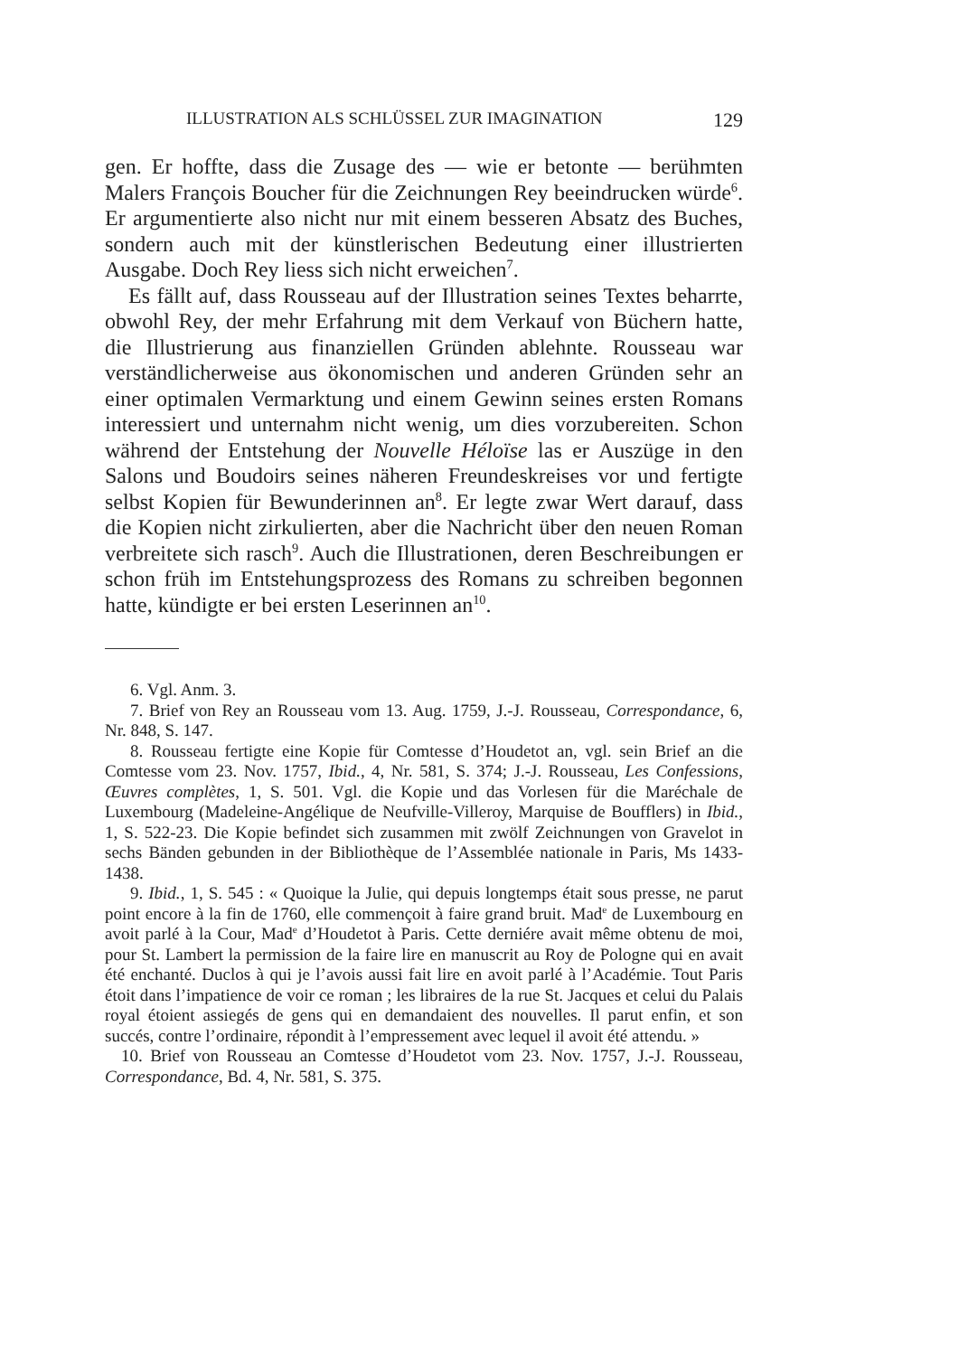ILLUSTRATION ALS SCHLÜSSEL ZUR IMAGINATION 129
gen. Er hoffte, dass die Zusage des — wie er betonte — berühmten Malers François Boucher für die Zeichnungen Rey beeindrucken würde<sup>6</sup>. Er argumentierte also nicht nur mit einem besseren Absatz des Buches, sondern auch mit der künstlerischen Bedeutung einer illustrierten Ausgabe. Doch Rey liess sich nicht erweichen<sup>7</sup>.
Es fällt auf, dass Rousseau auf der Illustration seines Textes beharrte, obwohl Rey, der mehr Erfahrung mit dem Verkauf von Büchern hatte, die Illustrierung aus finanziellen Gründen ablehnte. Rousseau war verständlicherweise aus ökonomischen und anderen Gründen sehr an einer optimalen Vermarktung und einem Gewinn seines ersten Romans interessiert und unternahm nicht wenig, um dies vorzubereiten. Schon während der Entstehung der Nouvelle Héloïse las er Auszüge in den Salons und Boudoirs seines näheren Freundeskreises vor und fertigte selbst Kopien für Bewunderinnen an<sup>8</sup>. Er legte zwar Wert darauf, dass die Kopien nicht zirkulierten, aber die Nachricht über den neuen Roman verbreitete sich rasch<sup>9</sup>. Auch die Illustrationen, deren Beschreibungen er schon früh im Entstehungsprozess des Romans zu schreiben begonnen hatte, kündigte er bei ersten Leserinnen an<sup>10</sup>.
6. Vgl. Anm. 3.
7. Brief von Rey an Rousseau vom 13. Aug. 1759, J.-J. Rousseau, Correspondance, 6, Nr. 848, S. 147.
8. Rousseau fertigte eine Kopie für Comtesse d’Houdetot an, vgl. sein Brief an die Comtesse vom 23. Nov. 1757, Ibid., 4, Nr. 581, S. 374; J.-J. Rousseau, Les Confessions, Œuvres complètes, 1, S. 501. Vgl. die Kopie und das Vorlesen für die Maréchale de Luxembourg (Madeleine-Angélique de Neufville-Villeroy, Marquise de Boufflers) in Ibid., 1, S. 522-23. Die Kopie befindet sich zusammen mit zwölf Zeichnungen von Gravelot in sechs Bänden gebunden in der Bibliothèque de l’Assemblée nationale in Paris, Ms 1433-1438.
9. Ibid., 1, S. 545 : « Quoique la Julie, qui depuis longtemps était sous presse, ne parut point encore à la fin de 1760, elle commençoit à faire grand bruit. Mad<sup>e</sup> de Luxembourg en avoit parlé à la Cour, Mad<sup>e</sup> d’Houdetot à Paris. Cette derniére avait même obtenu de moi, pour St. Lambert la permission de la faire lire en manuscrit au Roy de Pologne qui en avait été enchanté. Duclos à qui je l’avois aussi fait lire en avoit parlé à l’Académie. Tout Paris étoit dans l’impatience de voir ce roman ; les libraires de la rue St. Jacques et celui du Palais royal étoient assiegés de gens qui en demandaient des nouvelles. Il parut enfin, et son succés, contre l’ordinaire, répondit à l’empressement avec lequel il avoit été attendu. »
10. Brief von Rousseau an Comtesse d’Houdetot vom 23. Nov. 1757, J.-J. Rousseau, Correspondance, Bd. 4, Nr. 581, S. 375.